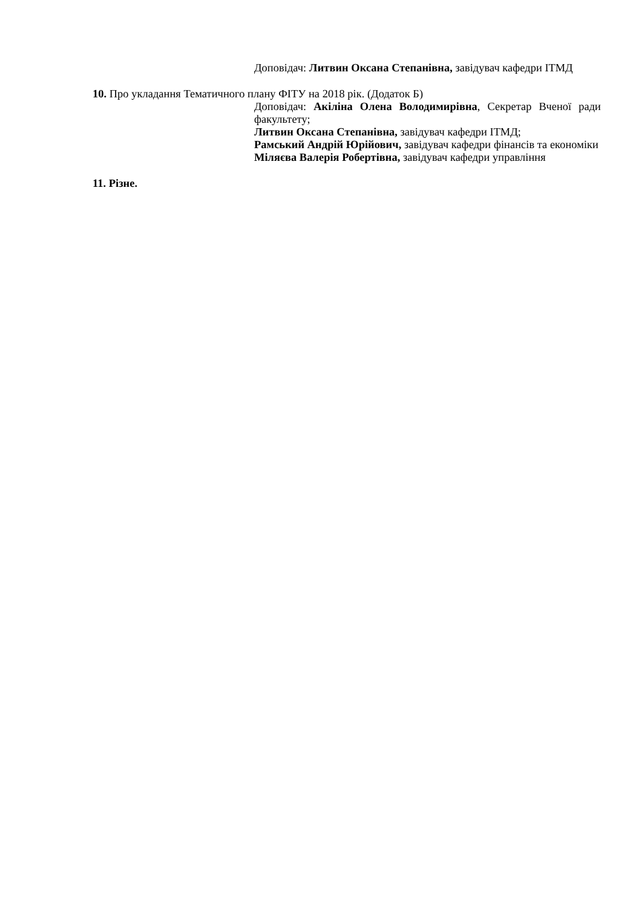Доповідач: Литвин Оксана Степанівна, завідувач кафедри ІТМД
10. Про укладання Тематичного плану ФІТУ на 2018 рік. (Додаток Б)
Доповідач: Акіліна Олена Володимирівна, Секретар Вченої ради факультету;
Литвин Оксана Степанівна, завідувач кафедри ІТМД;
Рамський Андрій Юрійович, завідувач кафедри фінансів та економіки
Міляєва Валерія Робертівна, завідувач кафедри управління
11. Різне.